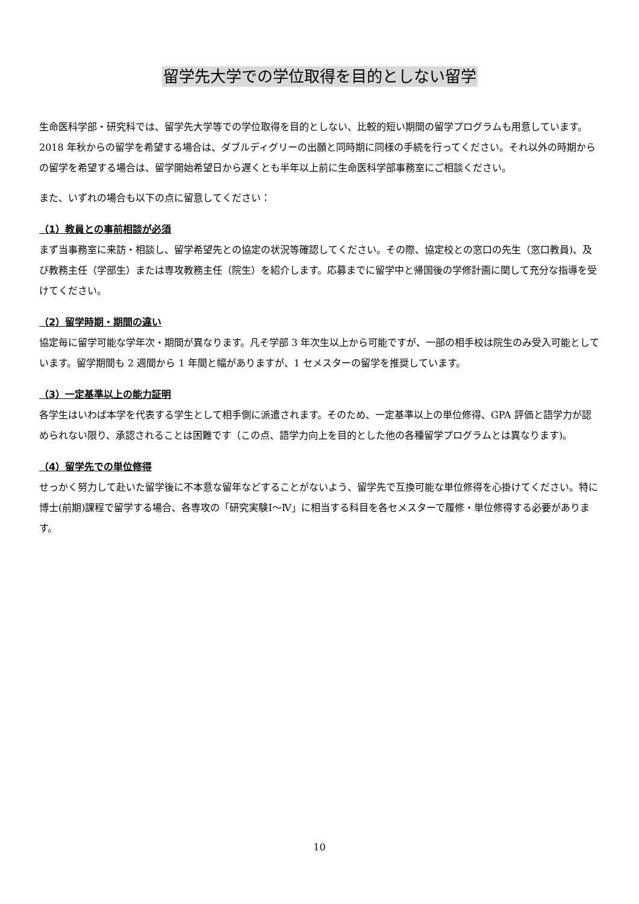留学先大学での学位取得を目的としない留学
生命医科学部・研究科では、留学先大学等での学位取得を目的としない、比較的短い期間の留学プログラムも用意しています。
2018 年秋からの留学を希望する場合は、ダブルディグリーの出願と同時期に同様の手続を行ってください。それ以外の時期からの留学を希望する場合は、留学開始希望日から遅くとも半年以上前に生命医科学部事務室にご相談ください。
また、いずれの場合も以下の点に留意してください：
（1）教員との事前相談が必須
まず当事務室に来訪・相談し、留学希望先との協定の状況等確認してください。その際、協定校との窓口の先生（窓口教員)、及び教務主任（学部生）または専攻教務主任（院生）を紹介します。応募までに留学中と帰国後の学修計画に関して充分な指導を受けてください。
（2）留学時期・期間の違い
協定毎に留学可能な学年次・期間が異なります。凡そ学部 3 年次生以上から可能ですが、一部の相手校は院生のみ受入可能としています。留学期間も 2 週間から 1 年間と幅がありますが、1 セメスターの留学を推奨しています。
（3）一定基準以上の能力証明
各学生はいわば本学を代表する学生として相手側に派遣されます。そのため、一定基準以上の単位修得、GPA 評価と語学力が認められない限り、承認されることは困難です（この点、語学力向上を目的とした他の各種留学プログラムとは異なります)。
（4）留学先での単位修得
せっかく努力して赴いた留学後に不本意な留年などすることがないよう、留学先で互換可能な単位修得を心掛けてください。特に博士(前期)課程で留学する場合、各専攻の「研究実験Ⅰ～Ⅳ」に相当する科目を各セメスターで履修・単位修得する必要があります。
10